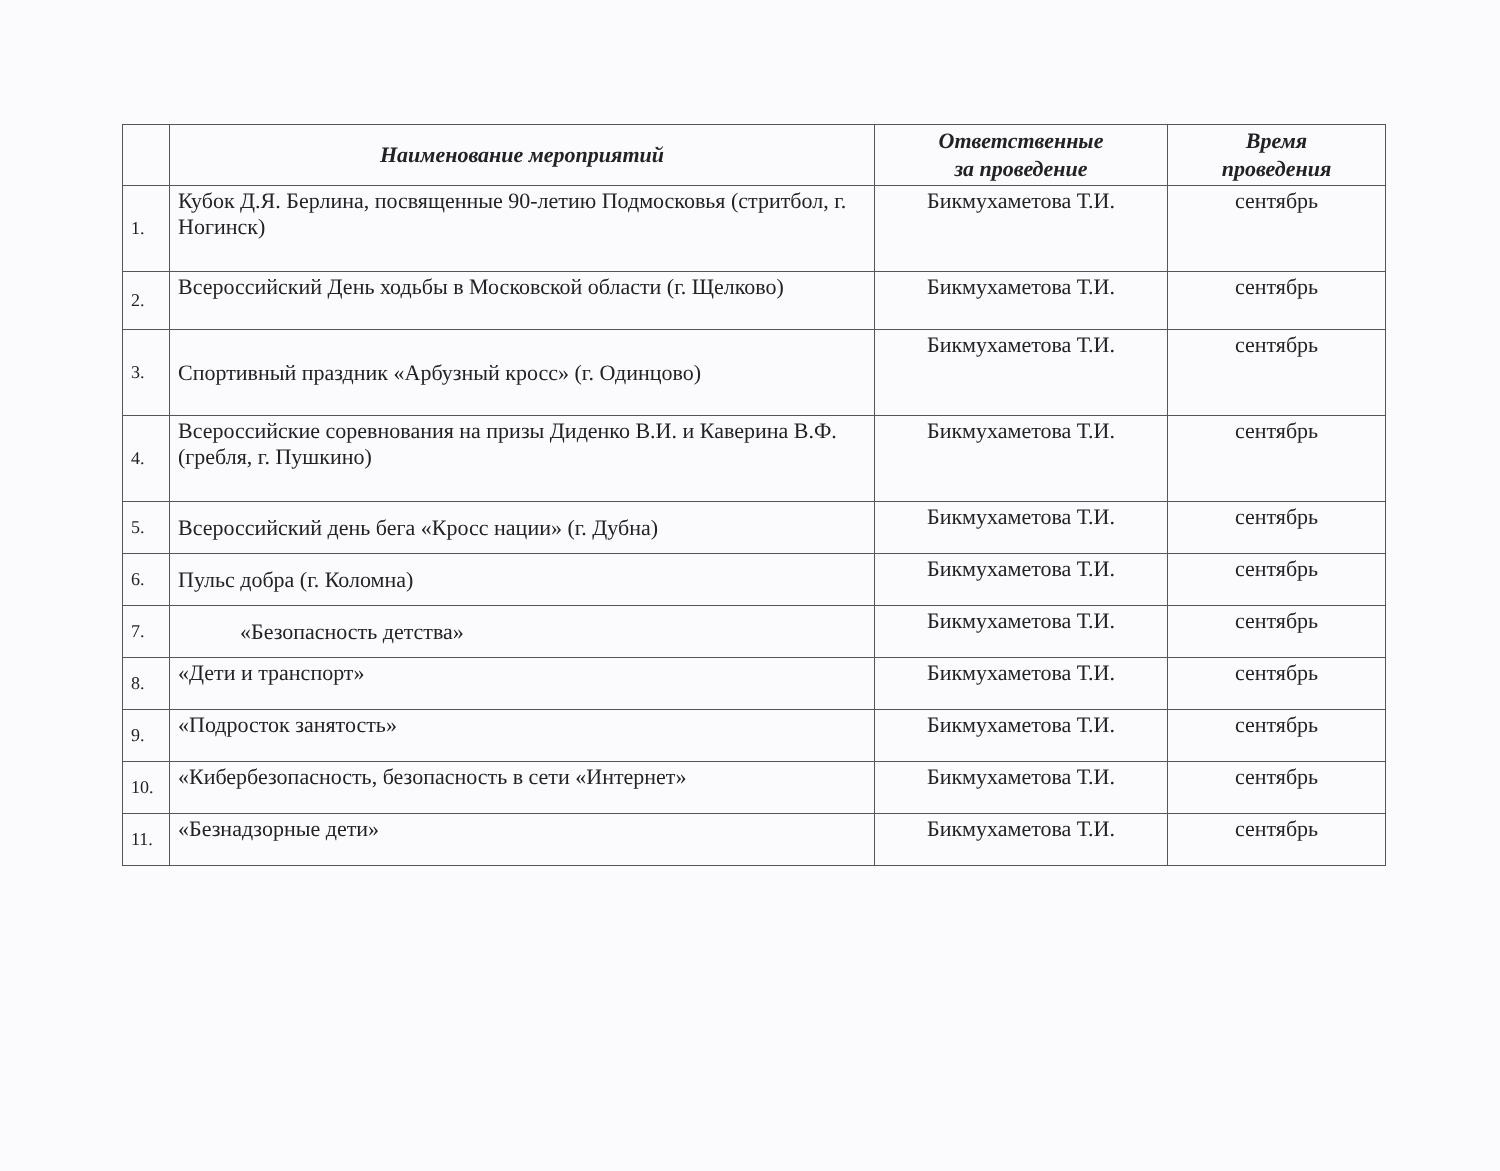| | Наименование мероприятий | Ответственные за проведение | Время проведения |
| --- | --- | --- | --- |
| 1. | Кубок Д.Я. Берлина, посвященные 90-летию Подмосковья (стритбол, г. Ногинск) | Бикмухаметова Т.И. | сентябрь |
| 2. | Всероссийский День ходьбы в Московской области (г. Щелково) | Бикмухаметова Т.И. | сентябрь |
| 3. | Спортивный праздник «Арбузный кросс» (г. Одинцово) | Бикмухаметова Т.И. | сентябрь |
| 4. | Всероссийские соревнования на призы Диденко В.И. и Каверина В.Ф. (гребля, г. Пушкино) | Бикмухаметова Т.И. | сентябрь |
| 5. | Всероссийский день бега «Кросс нации» (г. Дубна) | Бикмухаметова Т.И. | сентябрь |
| 6. | Пульс добра (г. Коломна) | Бикмухаметова Т.И. | сентябрь |
| 7. | «Безопасность детства» | Бикмухаметова Т.И. | сентябрь |
| 8. | «Дети и транспорт» | Бикмухаметова Т.И. | сентябрь |
| 9. | «Подросток занятость» | Бикмухаметова Т.И. | сентябрь |
| 10. | «Кибербезопасность, безопасность в сети «Интернет» | Бикмухаметова Т.И. | сентябрь |
| 11. | «Безнадзорные дети» | Бикмухаметова Т.И. | сентябрь |